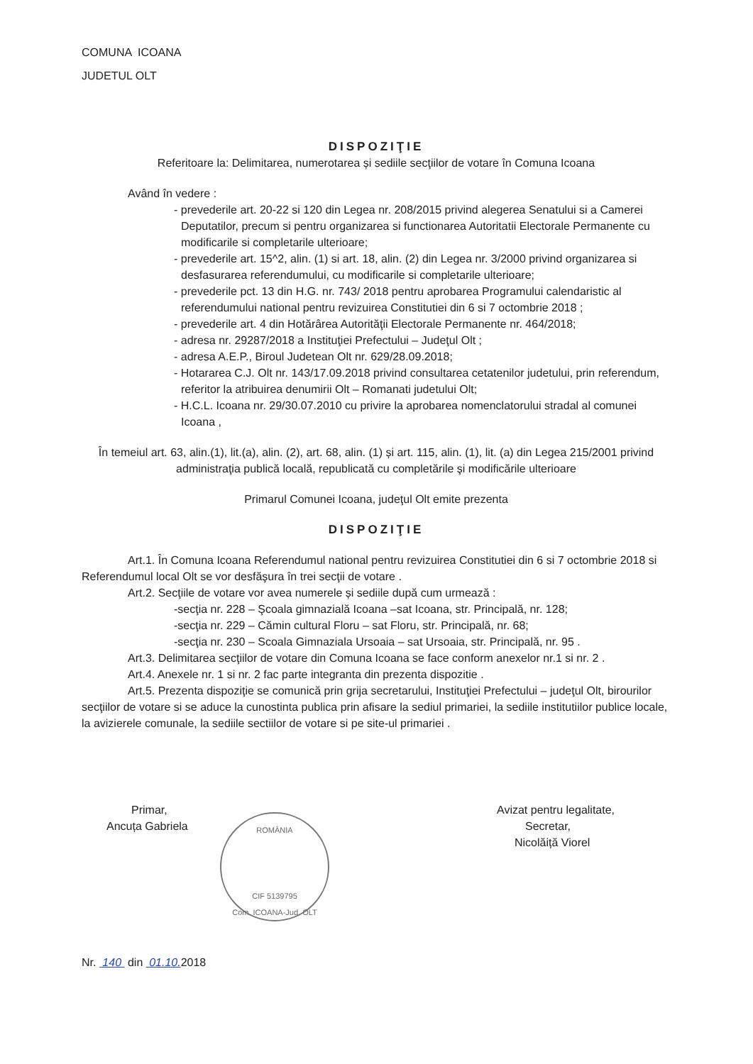COMUNA ICOANA
JUDETUL OLT
DISPOZIŢIE
Referitoare la: Delimitarea, numerotarea și sediile secţiilor de votare în Comuna Icoana
Având în vedere :
- prevederile art. 20-22 si 120 din Legea nr. 208/2015 privind alegerea Senatului si a Camerei Deputatilor, precum si pentru organizarea si functionarea Autoritatii Electorale Permanente cu modificarile si completarile ulterioare;
- prevederile art. 15^2, alin. (1) si art. 18, alin. (2) din Legea nr. 3/2000 privind organizarea si desfasurarea referendumului, cu modificarile si completarile ulterioare;
- prevederile pct. 13 din H.G. nr. 743/ 2018 pentru aprobarea Programului calendaristic al referendumului national pentru revizuirea Constitutiei din 6 si 7 octombrie 2018 ;
- prevederile art. 4 din Hotărârea Autorităţii Electorale Permanente nr. 464/2018;
- adresa nr. 29287/2018 a Instituţiei Prefectului – Judeţul Olt ;
- adresa A.E.P., Biroul Judetean Olt nr. 629/28.09.2018;
- Hotararea C.J. Olt nr. 143/17.09.2018 privind consultarea cetatenilor judetului, prin referendum, referitor la atribuirea denumirii Olt – Romanati judetului Olt;
- H.C.L. Icoana nr. 29/30.07.2010 cu privire la aprobarea nomenclatorului stradal al comunei Icoana ,
În temeiul art. 63, alin.(1), lit.(a), alin. (2), art. 68, alin. (1) și art. 115, alin. (1), lit. (a) din Legea 215/2001 privind administraţia publică locală, republicată cu completările şi modificările ulterioare
Primarul Comunei Icoana, judeţul Olt emite prezenta
DISPOZIŢIE
Art.1. În Comuna Icoana Referendumul national pentru revizuirea Constitutiei din 6 si 7 octombrie 2018 si Referendumul local Olt se vor desfăşura în trei secţii de votare .
Art.2. Secţiile de votare vor avea numerele și sediile după cum urmează :
-secţia nr. 228 – Şcoala gimnazială Icoana –sat Icoana, str. Principală, nr. 128;
-secţia nr. 229 – Cămin cultural Floru – sat Floru, str. Principală, nr. 68;
-secţia nr. 230 – Scoala Gimnaziala Ursoaia – sat Ursoaia, str. Principală, nr. 95 .
Art.3. Delimitarea secţiilor de votare din Comuna Icoana se face conform anexelor nr.1 si nr. 2 .
Art.4. Anexele nr. 1 si nr. 2 fac parte integranta din prezenta dispozitie .
Art.5. Prezenta dispoziţie se comunică prin grija secretarului, Instituţiei Prefectului – judeţul Olt, birourilor secţiilor de votare si se aduce la cunostinta publica prin afisare la sediul primariei, la sediile institutiilor publice locale, la avizierele comunale, la sediile sectiilor de votare si pe site-ul primariei .
Primar,
Ancuța Gabriela
Avizat pentru legalitate,
Secretar,
Nicolăiță Viorel
ROMÂNIA
CIF 5139795
Com. ICOANA-Jud. OLT
Nr. 140 din 01.10. 2018